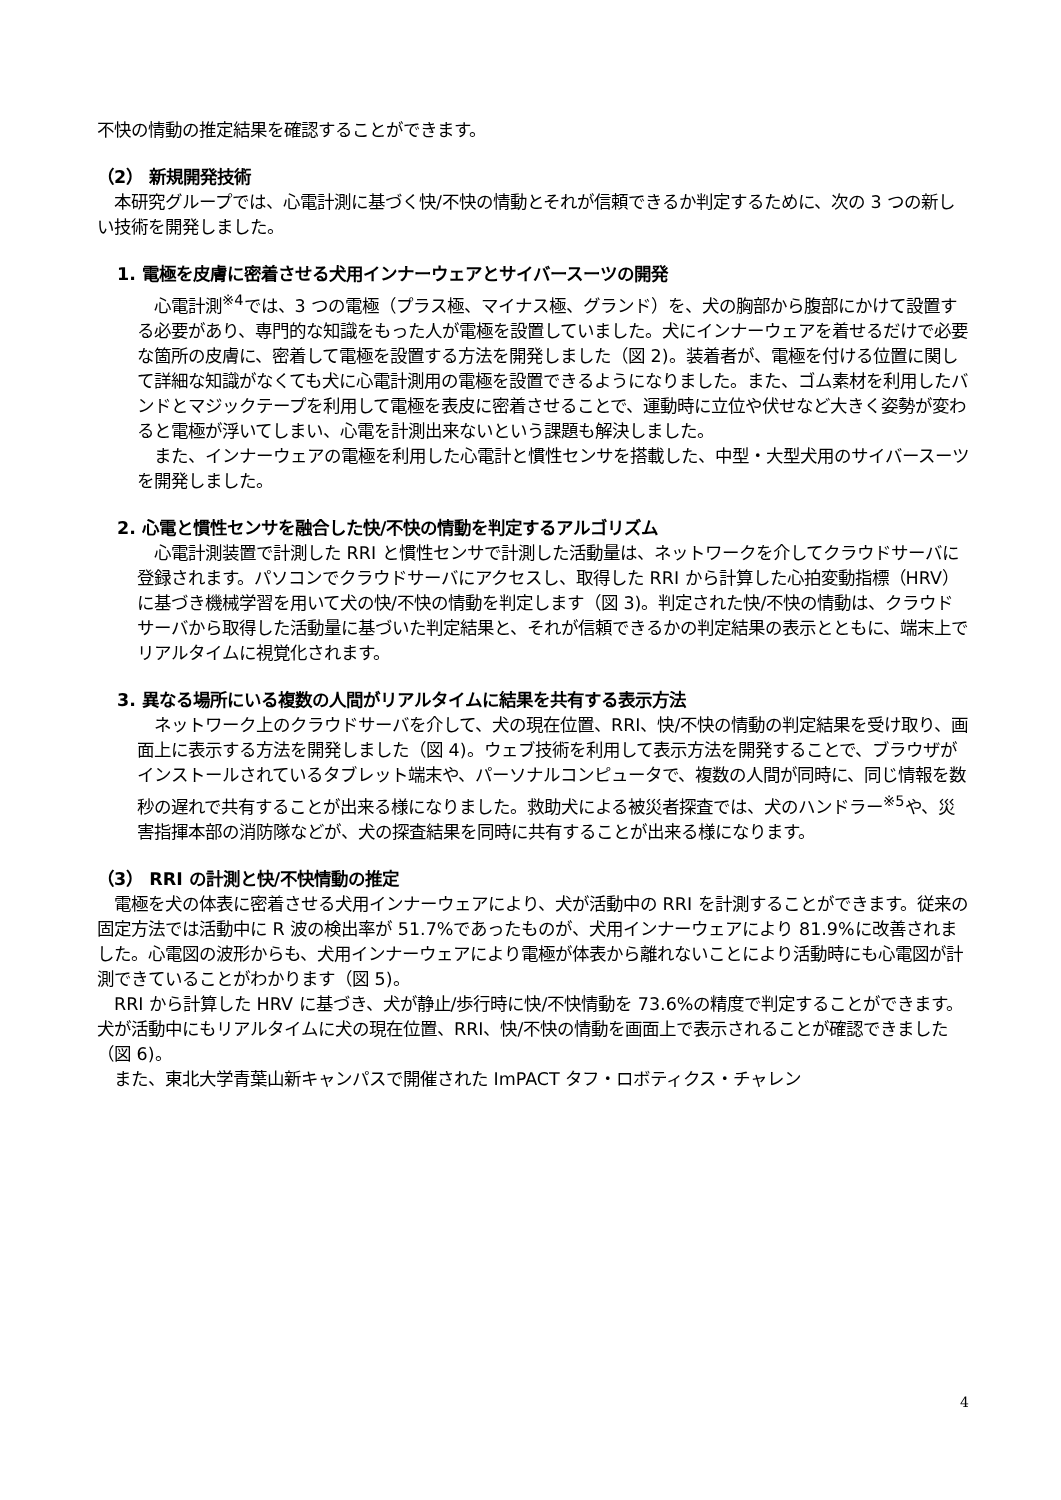不快の情動の推定結果を確認することができます。
（2） 新規開発技術
　本研究グループでは、心電計測に基づく快/不快の情動とそれが信頼できるか判定するために、次の 3 つの新しい技術を開発しました。
1. 電極を皮膚に密着させる犬用インナーウェアとサイバースーツの開発
　心電計測<sup>※4</sup>では、3 つの電極（プラス極、マイナス極、グランド）を、犬の胸部から腹部にかけて設置する必要があり、専門的な知識をもった人が電極を設置していました。犬にインナーウェアを着せるだけで必要な箇所の皮膚に、密着して電極を設置する方法を開発しました（図 2)。装着者が、電極を付ける位置に関して詳細な知識がなくても犬に心電計測用の電極を設置できるようになりました。また、ゴム素材を利用したバンドとマジックテープを利用して電極を表皮に密着させることで、運動時に立位や伏せなど大きく姿勢が変わると電極が浮いてしまい、心電を計測出来ないという課題も解決しました。
　また、インナーウェアの電極を利用した心電計と慣性センサを搭載した、中型・大型犬用のサイバースーツを開発しました。
2. 心電と慣性センサを融合した快/不快の情動を判定するアルゴリズム
　心電計測装置で計測した RRI と慣性センサで計測した活動量は、ネットワークを介してクラウドサーバに登録されます。パソコンでクラウドサーバにアクセスし、取得した RRI から計算した心拍変動指標（HRV）に基づき機械学習を用いて犬の快/不快の情動を判定します（図 3)。判定された快/不快の情動は、クラウドサーバから取得した活動量に基づいた判定結果と、それが信頼できるかの判定結果の表示とともに、端末上でリアルタイムに視覚化されます。
3. 異なる場所にいる複数の人間がリアルタイムに結果を共有する表示方法
　ネットワーク上のクラウドサーバを介して、犬の現在位置、RRI、快/不快の情動の判定結果を受け取り、画面上に表示する方法を開発しました（図 4)。ウェブ技術を利用して表示方法を開発することで、ブラウザがインストールされているタブレット端末や、パーソナルコンピュータで、複数の人間が同時に、同じ情報を数秒の遅れで共有することが出来る様になりました。救助犬による被災者探査では、犬のハンドラー<sup>※5</sup>や、災害指揮本部の消防隊などが、犬の探査結果を同時に共有することが出来る様になります。
（3） RRI の計測と快/不快情動の推定
　電極を犬の体表に密着させる犬用インナーウェアにより、犬が活動中の RRI を計測することができます。従来の固定方法では活動中に R 波の検出率が 51.7%であったものが、犬用インナーウェアにより 81.9%に改善されました。心電図の波形からも、犬用インナーウェアにより電極が体表から離れないことにより活動時にも心電図が計測できていることがわかります（図 5)。
　RRI から計算した HRV に基づき、犬が静止/歩行時に快/不快情動を 73.6%の精度で判定することができます。犬が活動中にもリアルタイムに犬の現在位置、RRI、快/不快の情動を画面上で表示されることが確認できました（図 6)。
　また、東北大学青葉山新キャンパスで開催された ImPACT タフ・ロボティクス・チャレン
4